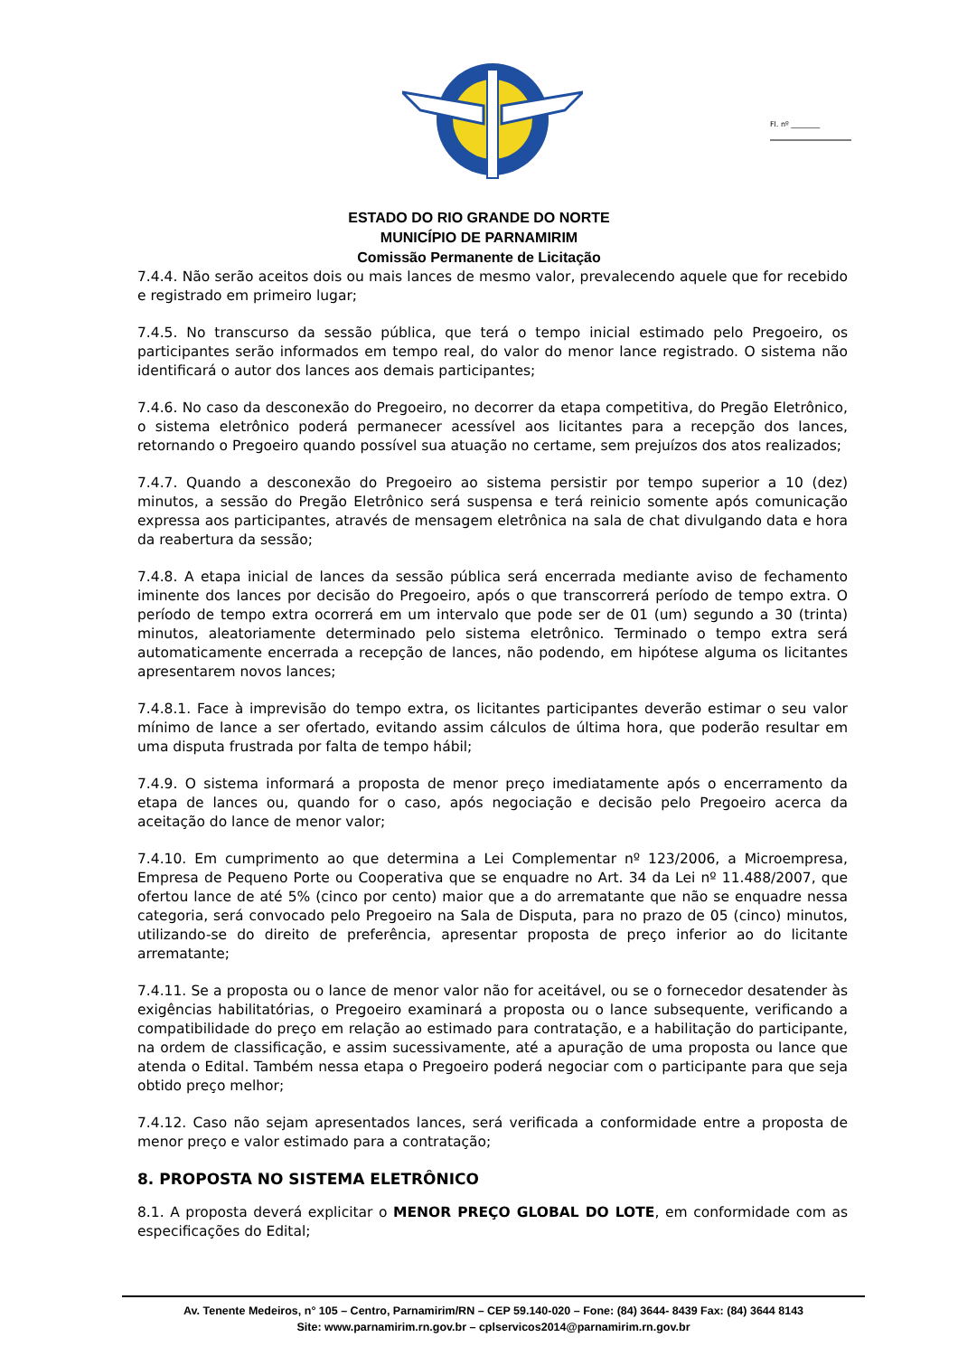Fl. nº ________
ESTADO DO RIO GRANDE DO NORTE
MUNICÍPIO DE PARNAMIRIM
Comissão Permanente de Licitação
7.4.4. Não serão aceitos dois ou mais lances de mesmo valor, prevalecendo aquele que for recebido e registrado em primeiro lugar;
7.4.5. No transcurso da sessão pública, que terá o tempo inicial estimado pelo Pregoeiro, os participantes serão informados em tempo real, do valor do menor lance registrado. O sistema não identificará o autor dos lances aos demais participantes;
7.4.6. No caso da desconexão do Pregoeiro, no decorrer da etapa competitiva, do Pregão Eletrônico, o sistema eletrônico poderá permanecer acessível aos licitantes para a recepção dos lances, retornando o Pregoeiro quando possível sua atuação no certame, sem prejuízos dos atos realizados;
7.4.7. Quando a desconexão do Pregoeiro ao sistema persistir por tempo superior a 10 (dez) minutos, a sessão do Pregão Eletrônico será suspensa e terá reinicio somente após comunicação expressa aos participantes, através de mensagem eletrônica na sala de chat divulgando data e hora da reabertura da sessão;
7.4.8. A etapa inicial de lances da sessão pública será encerrada mediante aviso de fechamento iminente dos lances por decisão do Pregoeiro, após o que transcorrerá período de tempo extra. O período de tempo extra ocorrerá em um intervalo que pode ser de 01 (um) segundo a 30 (trinta) minutos, aleatoriamente determinado pelo sistema eletrônico. Terminado o tempo extra será automaticamente encerrada a recepção de lances, não podendo, em hipótese alguma os licitantes apresentarem novos lances;
7.4.8.1. Face à imprevisão do tempo extra, os licitantes participantes deverão estimar o seu valor mínimo de lance a ser ofertado, evitando assim cálculos de última hora, que poderão resultar em uma disputa frustrada por falta de tempo hábil;
7.4.9. O sistema informará a proposta de menor preço imediatamente após o encerramento da etapa de lances ou, quando for o caso, após negociação e decisão pelo Pregoeiro acerca da aceitação do lance de menor valor;
7.4.10. Em cumprimento ao que determina a Lei Complementar nº 123/2006, a Microempresa, Empresa de Pequeno Porte ou Cooperativa que se enquadre no Art. 34 da Lei nº 11.488/2007, que ofertou lance de até 5% (cinco por cento) maior que a do arrematante que não se enquadre nessa categoria, será convocado pelo Pregoeiro na Sala de Disputa, para no prazo de 05 (cinco) minutos, utilizando-se do direito de preferência, apresentar proposta de preço inferior ao do licitante arrematante;
7.4.11. Se a proposta ou o lance de menor valor não for aceitável, ou se o fornecedor desatender às exigências habilitatórias, o Pregoeiro examinará a proposta ou o lance subsequente, verificando a compatibilidade do preço em relação ao estimado para contratação, e a habilitação do participante, na ordem de classificação, e assim sucessivamente, até a apuração de uma proposta ou lance que atenda o Edital. Também nessa etapa o Pregoeiro poderá negociar com o participante para que seja obtido preço melhor;
7.4.12. Caso não sejam apresentados lances, será verificada a conformidade entre a proposta de menor preço e valor estimado para a contratação;
8. PROPOSTA NO SISTEMA ELETRÔNICO
8.1. A proposta deverá explicitar o MENOR PREÇO GLOBAL DO LOTE, em conformidade com as especificações do Edital;
Av. Tenente Medeiros, n° 105 – Centro, Parnamirim/RN – CEP 59.140-020 – Fone: (84) 3644- 8439 Fax: (84) 3644 8143
Site: www.parnamirim.rn.gov.br – cplservicos2014@parnamirim.rn.gov.br